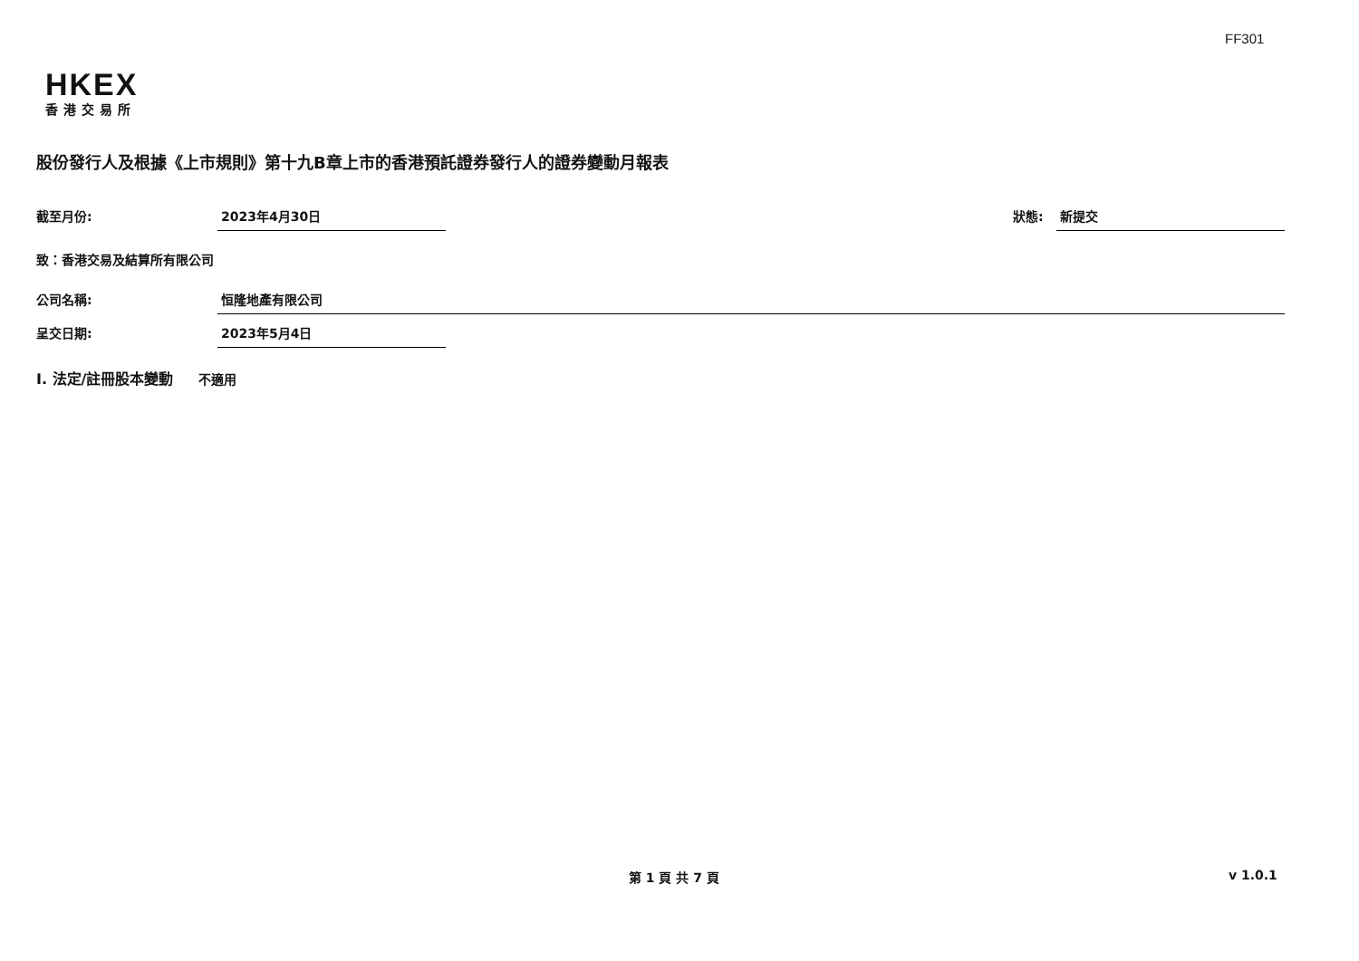FF301
HKEX
香港交易所
股份發行人及根據《上市規則》第十九B章上市的香港預託證券發行人的證券變動月報表
截至月份: 2023年4月30日 狀態: 新提交
致：香港交易及結算所有限公司
公司名稱: 恒隆地產有限公司
呈交日期: 2023年5月4日
I. 法定/註冊股本變動 不適用
第 1 頁 共 7 頁 v 1.0.1